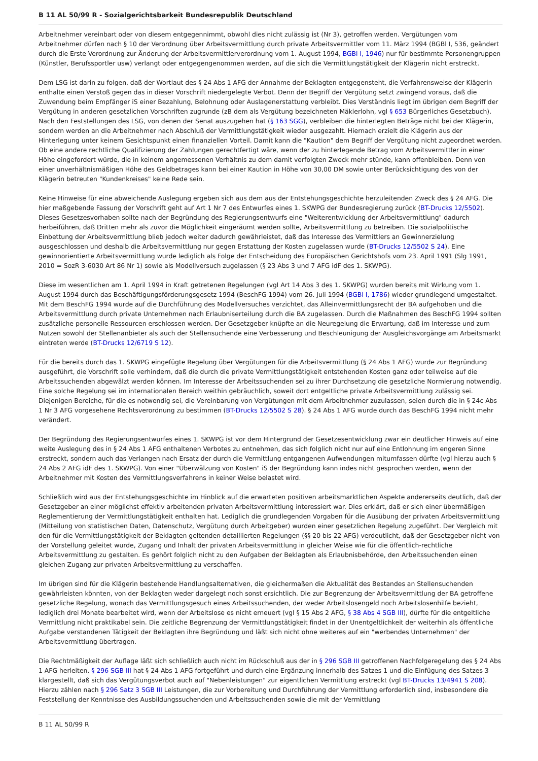B 11 AL 50/99 R - Sozialgerichtsbarkeit Bundesrepublik Deutschland
Arbeitnehmer vereinbart oder von diesem entgegennimmt, obwohl dies nicht zulässig ist (Nr 3), getroffen werden. Vergütungen vom Arbeitnehmer dürfen nach § 10 der Verordnung über Arbeitsvermittlung durch private Arbeitsvermittler vom 11. März 1994 (BGBl I, 536, geändert durch die Erste Verordnung zur Änderung der Arbeitsvermittlerverordnung vom 1. August 1994, BGBl I, 1946) nur für bestimmte Personengruppen (Künstler, Berufssportler usw) verlangt oder entgegengenommen werden, auf die sich die Vermittlungstätigkeit der Klägerin nicht erstreckt.
Dem LSG ist darin zu folgen, daß der Wortlaut des § 24 Abs 1 AFG der Annahme der Beklagten entgegensteht, die Verfahrensweise der Klägerin enthalte einen Verstoß gegen das in dieser Vorschrift niedergelegte Verbot. Denn der Begriff der Vergütung setzt zwingend voraus, daß die Zuwendung beim Empfänger iS einer Bezahlung, Belohnung oder Auslagenerstattung verbleibt. Dies Verständnis liegt im übrigen dem Begriff der Vergütung in anderen gesetzlichen Vorschriften zugrunde (zB dem als Vergütung bezeichneten Mäklerlohn, vgl § 653 Bürgerliches Gesetzbuch). Nach den Feststellungen des LSG, von denen der Senat auszugehen hat (§ 163 SGG), verbleiben die hinterlegten Beträge nicht bei der Klägerin, sondern werden an die Arbeitnehmer nach Abschluß der Vermittlungstätigkeit wieder ausgezahlt. Hiernach erzielt die Klägerin aus der Hinterlegung unter keinem Gesichtspunkt einen finanziellen Vorteil. Damit kann die "Kaution" dem Begriff der Vergütung nicht zugeordnet werden. Ob eine andere rechtliche Qualifizierung der Zahlungen gerechtfertigt wäre, wenn der zu hinterlegende Betrag vom Arbeitsvermittler in einer Höhe eingefordert würde, die in keinem angemessenen Verhältnis zu dem damit verfolgten Zweck mehr stünde, kann offenbleiben. Denn von einer unverhältnismäßigen Höhe des Geldbetrages kann bei einer Kaution in Höhe von 30,00 DM sowie unter Berücksichtigung des von der Klägerin betreuten "Kundenkreises" keine Rede sein.
Keine Hinweise für eine abweichende Auslegung ergeben sich aus dem aus der Entstehungsgeschichte herzuleitenden Zweck des § 24 AFG. Die hier maßgebende Fassung der Vorschrift geht auf Art 1 Nr 7 des Entwurfes eines 1. SKWPG der Bundesregierung zurück (BT-Drucks 12/5502). Dieses Gesetzesvorhaben sollte nach der Begründung des Regierungsentwurfs eine "Weiterentwicklung der Arbeitsvermittlung" dadurch herbeiführen, daß Dritten mehr als zuvor die Möglichkeit eingeräumt werden sollte, Arbeitsvermittlung zu betreiben. Die sozialpolitische Einbettung der Arbeitsvermittlung blieb jedoch weiter dadurch gewährleistet, daß das Interesse des Vermittlers an Gewinnerzielung ausgeschlossen und deshalb die Arbeitsvermittlung nur gegen Erstattung der Kosten zugelassen wurde (BT-Drucks 12/5502 S 24). Eine gewinnorientierte Arbeitsvermittlung wurde lediglich als Folge der Entscheidung des Europäischen Gerichtshofs vom 23. April 1991 (Slg 1991, 2010 = SozR 3-6030 Art 86 Nr 1) sowie als Modellversuch zugelassen (§ 23 Abs 3 und 7 AFG idF des 1. SKWPG).
Diese im wesentlichen am 1. April 1994 in Kraft getretenen Regelungen (vgl Art 14 Abs 3 des 1. SKWPG) wurden bereits mit Wirkung vom 1. August 1994 durch das Beschäftigungsförderungsgesetz 1994 (BeschFG 1994) vom 26. Juli 1994 (BGBl I, 1786) wieder grundlegend umgestaltet. Mit dem BeschFG 1994 wurde auf die Durchführung des Modellversuches verzichtet, das Alleinvermittlungsrecht der BA aufgehoben und die Arbeitsvermittlung durch private Unternehmen nach Erlaubniserteilung durch die BA zugelassen. Durch die Maßnahmen des BeschFG 1994 sollten zusätzliche personelle Ressourcen erschlossen werden. Der Gesetzgeber knüpfte an die Neuregelung die Erwartung, daß im Interesse und zum Nutzen sowohl der Stellenanbieter als auch der Stellensuchende eine Verbesserung und Beschleunigung der Ausgleichsvorgänge am Arbeitsmarkt eintreten werde (BT-Drucks 12/6719 S 12).
Für die bereits durch das 1. SKWPG eingefügte Regelung über Vergütungen für die Arbeitsvermittlung (§ 24 Abs 1 AFG) wurde zur Begründung ausgeführt, die Vorschrift solle verhindern, daß die durch die private Vermittlungstätigkeit entstehenden Kosten ganz oder teilweise auf die Arbeitssuchenden abgewälzt werden können. Im Interesse der Arbeitssuchenden sei zu ihrer Durchsetzung die gesetzliche Normierung notwendig. Eine solche Regelung sei im internationalen Bereich weithin gebräuchlich, soweit dort entgeltliche private Arbeitsvermittlung zulässig sei. Diejenigen Bereiche, für die es notwendig sei, die Vereinbarung von Vergütungen mit dem Arbeitnehmer zuzulassen, seien durch die in § 24c Abs 1 Nr 3 AFG vorgesehene Rechtsverordnung zu bestimmen (BT-Drucks 12/5502 S 28). § 24 Abs 1 AFG wurde durch das BeschFG 1994 nicht mehr verändert.
Der Begründung des Regierungsentwurfes eines 1. SKWPG ist vor dem Hintergrund der Gesetzesentwicklung zwar ein deutlicher Hinweis auf eine weite Auslegung des in § 24 Abs 1 AFG enthaltenen Verbotes zu entnehmen, das sich folglich nicht nur auf eine Entlohnung im engeren Sinne erstreckt, sondern auch das Verlangen nach Ersatz der durch die Vermittlung entgangenen Aufwendungen mitumfassen dürfte (vgl hierzu auch § 24 Abs 2 AFG idF des 1. SKWPG). Von einer "Überwälzung von Kosten" iS der Begründung kann indes nicht gesprochen werden, wenn der Arbeitnehmer mit Kosten des Vermittlungsverfahrens in keiner Weise belastet wird.
Schließlich wird aus der Entstehungsgeschichte im Hinblick auf die erwarteten positiven arbeitsmarktlichen Aspekte andererseits deutlich, daß der Gesetzgeber an einer möglichst effektiv arbeitenden privaten Arbeitsvermittlung interessiert war. Dies erklärt, daß er sich einer übermäßigen Reglementierung der Vermittlungstätigkeit enthalten hat. Lediglich die grundlegenden Vorgaben für die Ausübung der privaten Arbeitsvermittlung (Mitteilung von statistischen Daten, Datenschutz, Vergütung durch Arbeitgeber) wurden einer gesetzlichen Regelung zugeführt. Der Vergleich mit den für die Vermittlungstätigkeit der Beklagten geltenden detaillierten Regelungen (§§ 20 bis 22 AFG) verdeutlicht, daß der Gesetzgeber nicht von der Vorstellung geleitet wurde, Zugang und Inhalt der privaten Arbeitsvermittlung in gleicher Weise wie für die öffentlich-rechtliche Arbeitsvermittlung zu gestalten. Es gehört folglich nicht zu den Aufgaben der Beklagten als Erlaubnisbehörde, den Arbeitssuchenden einen gleichen Zugang zur privaten Arbeitsvermittlung zu verschaffen.
Im übrigen sind für die Klägerin bestehende Handlungsalternativen, die gleichermaßen die Aktualität des Bestandes an Stellensuchenden gewährleisten könnten, von der Beklagten weder dargelegt noch sonst ersichtlich. Die zur Begrenzung der Arbeitsvermittlung der BA getroffene gesetzliche Regelung, wonach das Vermittlungsgesuch eines Arbeitssuchenden, der weder Arbeitslosengeld noch Arbeitslosenhilfe bezieht, lediglich drei Monate bearbeitet wird, wenn der Arbeitslose es nicht erneuert (vgl § 15 Abs 2 AFG, § 38 Abs 4 SGB III), dürfte für die entgeltliche Vermittlung nicht praktikabel sein. Die zeitliche Begrenzung der Vermittlungstätigkeit findet in der Unentgeltlichkeit der weiterhin als öffentliche Aufgabe verstandenen Tätigkeit der Beklagten ihre Begründung und läßt sich nicht ohne weiteres auf ein "werbendes Unternehmen" der Arbeitsvermittlung übertragen.
Die Rechtmäßigkeit der Auflage läßt sich schließlich auch nicht im Rückschluß aus der in § 296 SGB III getroffenen Nachfolgeregelung des § 24 Abs 1 AFG herleiten. § 296 SGB III hat § 24 Abs 1 AFG fortgeführt und durch eine Ergänzung innerhalb des Satzes 1 und die Einfügung des Satzes 3 klargestellt, daß sich das Vergütungsverbot auch auf "Nebenleistungen" zur eigentlichen Vermittlung erstreckt (vgl BT-Drucks 13/4941 S 208). Hierzu zählen nach § 296 Satz 3 SGB III Leistungen, die zur Vorbereitung und Durchführung der Vermittlung erforderlich sind, insbesondere die Feststellung der Kenntnisse des Ausbildungssuchenden und Arbeitssuchenden sowie die mit der Vermittlung
B 11 AL 50/99 R